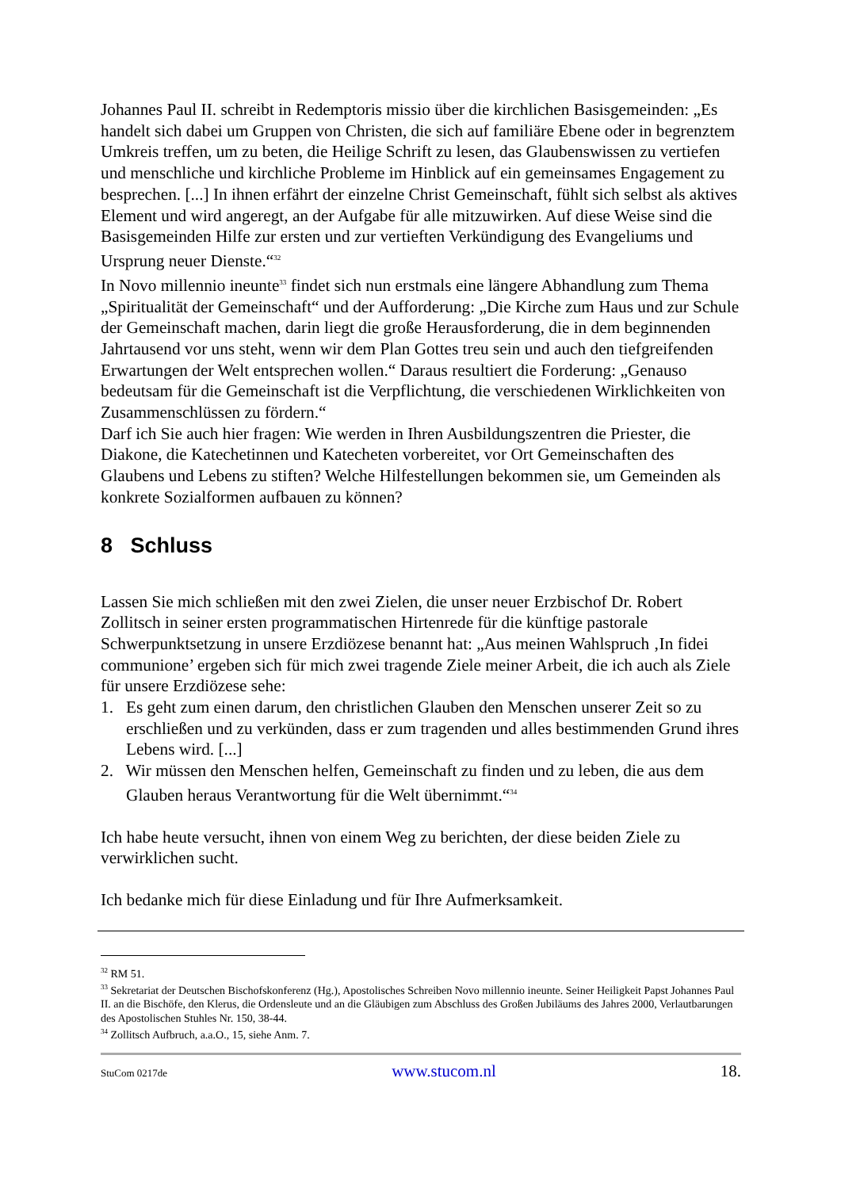Johannes Paul II. schreibt in Redemptoris missio über die kirchlichen Basisgemeinden: „Es handelt sich dabei um Gruppen von Christen, die sich auf familiäre Ebene oder in begrenztem Umkreis treffen, um zu beten, die Heilige Schrift zu lesen, das Glaubenswissen zu vertiefen und menschliche und kirchliche Probleme im Hinblick auf ein gemeinsames Engagement zu besprechen. [...] In ihnen erfährt der einzelne Christ Gemeinschaft, fühlt sich selbst als aktives Element und wird angeregt, an der Aufgabe für alle mitzuwirken. Auf diese Weise sind die Basisgemeinden Hilfe zur ersten und zur vertieften Verkündigung des Evangeliums und Ursprung neuer Dienste.“<sup>32</sup>
In Novo millennio ineunte<sup>33</sup> findet sich nun erstmals eine längere Abhandlung zum Thema „Spiritualität der Gemeinschaft“ und der Aufforderung: „Die Kirche zum Haus und zur Schule der Gemeinschaft machen, darin liegt die große Herausforderung, die in dem beginnenden Jahrtausend vor uns steht, wenn wir dem Plan Gottes treu sein und auch den tiefgreifenden Erwartungen der Welt entsprechen wollen.“ Daraus resultiert die Forderung: „Genauso bedeutsam für die Gemeinschaft ist die Verpflichtung, die verschiedenen Wirklichkeiten von Zusammenschlüssen zu fördern.“
Darf ich Sie auch hier fragen: Wie werden in Ihren Ausbildungszentren die Priester, die Diakone, die Katechetinnen und Katecheten vorbereitet, vor Ort Gemeinschaften des Glaubens und Lebens zu stiften? Welche Hilfestellungen bekommen sie, um Gemeinden als konkrete Sozialformen aufbauen zu können?
8 Schluss
Lassen Sie mich schließen mit den zwei Zielen, die unser neuer Erzbischof Dr. Robert Zollitsch in seiner ersten programmatischen Hirtenrede für die künftige pastorale Schwerpunktsetzung in unsere Erzdiözese benannt hat: „Aus meinen Wahlspruch ‚In fidei communione’ ergeben sich für mich zwei tragende Ziele meiner Arbeit, die ich auch als Ziele für unsere Erzdiözese sehe:
1. Es geht zum einen darum, den christlichen Glauben den Menschen unserer Zeit so zu erschließen und zu verkünden, dass er zum tragenden und alles bestimmenden Grund ihres Lebens wird. [...]
2. Wir müssen den Menschen helfen, Gemeinschaft zu finden und zu leben, die aus dem Glauben heraus Verantwortung für die Welt übernimmt.“<sup>34</sup>
Ich habe heute versucht, ihnen von einem Weg zu berichten, der diese beiden Ziele zu verwirklichen sucht.
Ich bedanke mich für diese Einladung und für Ihre Aufmerksamkeit.
<sup>32</sup> RM 51.
<sup>33</sup> Sekretariat der Deutschen Bischofskonferenz (Hg.), Apostolisches Schreiben Novo millennio ineunte. Seiner Heiligkeit Papst Johannes Paul II. an die Bischöfe, den Klerus, die Ordensleute und an die Gläubigen zum Abschluss des Großen Jubiläums des Jahres 2000, Verlautbarungen des Apostolischen Stuhles Nr. 150, 38-44.
<sup>34</sup> Zollitsch Aufbruch, a.a.O., 15, siehe Anm. 7.
StuCom 0217de www.stucom.nl 18.